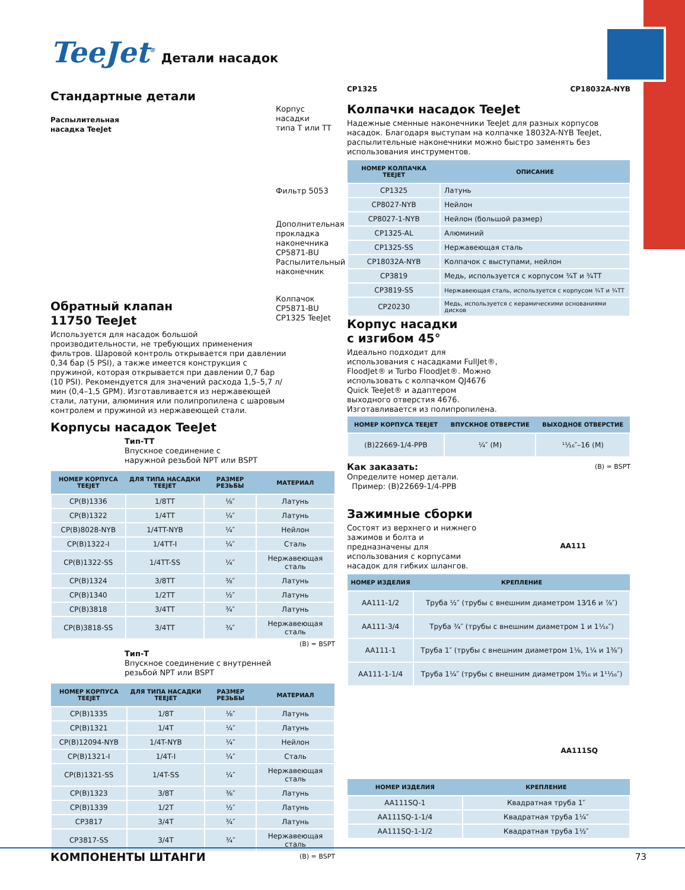TeeJet<sup>®</sup> Детали насадок
Стандартные детали
Распылительная
насадка TeeJet
Корпус насадки
типа T или TT
Фильтр 5053
Дополнительная
прокладка
наконечника
CP5871-BU
Распылительный
наконечник
Колпачок CP5871-BU
CP1325 TeeJet
Обратный клапан
11750 TeeJet
Используется для насадок большой производительности, не требующих применения фильтров. Шаровой контроль открывается при давлении 0,34 бар (5 PSI), а также имеется конструкция с пружиной, которая открывается при давлении 0,7 бар (10 PSI). Рекомендуется для значений расхода 1,5–5,7 л/мин (0,4–1,5 GPM). Изготавливается из нержавеющей стали, латуни, алюминия или полипропилена с шаровым контролем и пружиной из нержавеющей стали.
Корпусы насадок TeeJet
Тип-TT
Впускное соединение с
наружной резьбой NPT или BSPT
| НОМЕР КОРПУСА TEEJET | ДЛЯ ТИПА НАСАДКИ TEEJET | РАЗМЕР РЕЗЬБЫ | МАТЕРИАЛ |
| --- | --- | --- | --- |
| CP(B)1336 | 1/8TT | ⅛″ | Латунь |
| CP(B)1322 | 1/4TT | ¼″ | Латунь |
| CP(B)8028-NYB | 1/4TT-NYB | ¼″ | Нейлон |
| CP(B)1322-I | 1/4TT-I | ¼″ | Сталь |
| CP(B)1322-SS | 1/4TT-SS | ¼″ | Нержавеющая сталь |
| CP(B)1324 | 3/8TT | ⅜″ | Латунь |
| CP(B)1340 | 1/2TT | ½″ | Латунь |
| CP(B)3818 | 3/4TT | ¾″ | Латунь |
| CP(B)3818-SS | 3/4TT | ¾″ | Нержавеющая сталь |
(B) = BSPT
Тип-T
Впускное соединение с внутренней
резьбой NPT или BSPT
| НОМЕР КОРПУСА TEEJET | ДЛЯ ТИПА НАСАДКИ TEEJET | РАЗМЕР РЕЗЬБЫ | МАТЕРИАЛ |
| --- | --- | --- | --- |
| CP(B)1335 | 1/8T | ⅛″ | Латунь |
| CP(B)1321 | 1/4T | ¼″ | Латунь |
| CP(B)12094-NYB | 1/4T-NYB | ¼″ | Нейлон |
| CP(B)1321-I | 1/4T-I | ¼″ | Сталь |
| CP(B)1321-SS | 1/4T-SS | ¼″ | Нержавеющая сталь |
| CP(B)1323 | 3/8T | ⅜″ | Латунь |
| CP(B)1339 | 1/2T | ½″ | Латунь |
| CP3817 | 3/4T | ¾″ | Латунь |
| CP3817-SS | 3/4T | ¾″ | Нержавеющая сталь |
(B) = BSPT
CP1325 CP18032A-NYB
Колпачки насадок TeeJet
Надежные сменные наконечники TeeJet для разных корпусов насадок. Благодаря выступам на колпачке 18032A-NYB TeeJet, распылительные наконечники можно быстро заменять без использования инструментов.
| НОМЕР КОЛПАЧКА TEEJET | ОПИСАНИЕ |
| --- | --- |
| CP1325 | Латунь |
| CP8027-NYB | Нейлон |
| CP8027-1-NYB | Нейлон (большой размер) |
| CP1325-AL | Алюминий |
| CP1325-SS | Нержавеющая сталь |
| CP18032A-NYB | Колпачок с выступами, нейлон |
| CP3819 | Медь, используется с корпусом ¾T и ¾TT |
| CP3819-SS | Нержавеющая сталь, используется с корпусом ¾T и ¾TT |
| CP20230 | Медь, используется с керамическими основаниями дисков |
Корпус насадки
с изгибом 45°
Идеально подходит для использования с насадками FullJet®, FloodJet® и Turbo FloodJet®. Можно использовать с колпачком QJ4676 Quick TeeJet® и адаптером выходного отверстия 4676.
Изготавливается из полипропилена.
| НОМЕР КОРПУСА TEEJET | ВПУСКНОЕ ОТВЕРСТИЕ | ВЫХОДНОЕ ОТВЕРСТИЕ |
| --- | --- | --- |
| (B)22669-1/4-PPB | ¼″ (M) | ¹¹⁄₁₆″–16 (M) |
Как заказать: (B) = BSPT
Определите номер детали.
Пример: (B)22669-1/4-PPB
Зажимные сборки
Состоят из верхнего и нижнего зажимов и болта и предназначены для использования с корпусами насадок для гибких шлангов.
AA111
| НОМЕР ИЗДЕЛИЯ | КРЕПЛЕНИЕ |
| --- | --- |
| AA111-1/2 | Труба ½″ (трубы с внешним диаметром 13⁄16 и ⅞″) |
| AA111-3/4 | Труба ¾″ (трубы с внешним диаметром 1 и 1⅟₁₆″) |
| AA111-1 | Труба 1″ (трубы с внешним диаметром 1⅛, 1¼ и 1⅜″) |
| AA111-1-1/4 | Труба 1¼″ (трубы с внешним диаметром 1⁹⁄₁₆ и 1¹¹⁄₁₆″) |
AA111SQ
| НОМЕР ИЗДЕЛИЯ | КРЕПЛЕНИЕ |
| --- | --- |
| AA111SQ-1 | Квадратная труба 1″ |
| AA111SQ-1-1/4 | Квадратная труба 1¼″ |
| AA111SQ-1-1/2 | Квадратная труба 1½″ |
КОМПОНЕНТЫ ШТАНГИ 73